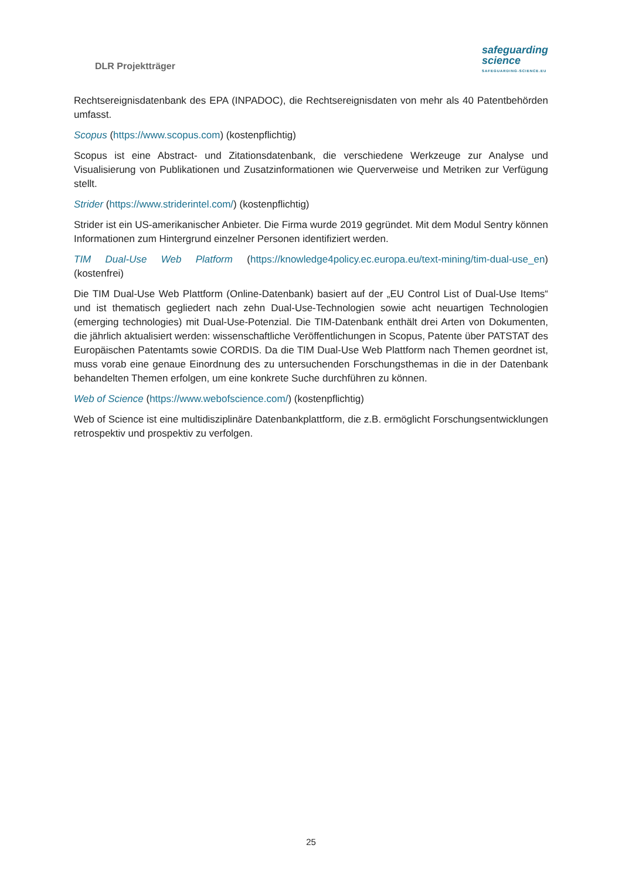DLR Projektträger
safeguarding
science
SAFEGUARDING-SCIENCE.EU
Rechtsereignisdatenbank des EPA (INPADOC), die Rechtsereignisdaten von mehr als 40 Patentbehörden umfasst.
Scopus (https://www.scopus.com) (kostenpflichtig)
Scopus ist eine Abstract- und Zitationsdatenbank, die verschiedene Werkzeuge zur Analyse und Visualisierung von Publikationen und Zusatzinformationen wie Querverweise und Metriken zur Verfügung stellt.
Strider (https://www.striderintel.com/) (kostenpflichtig)
Strider ist ein US-amerikanischer Anbieter. Die Firma wurde 2019 gegründet. Mit dem Modul Sentry können Informationen zum Hintergrund einzelner Personen identifiziert werden.
TIM Dual-Use Web Platform (https://knowledge4policy.ec.europa.eu/text-mining/tim-dual-use_en) (kostenfrei)
Die TIM Dual-Use Web Plattform (Online-Datenbank) basiert auf der „EU Control List of Dual-Use Items“ und ist thematisch gegliedert nach zehn Dual-Use-Technologien sowie acht neuartigen Technologien (emerging technologies) mit Dual-Use-Potenzial. Die TIM-Datenbank enthält drei Arten von Dokumenten, die jährlich aktualisiert werden: wissenschaftliche Veröffentlichungen in Scopus, Patente über PATSTAT des Europäischen Patentamts sowie CORDIS. Da die TIM Dual-Use Web Plattform nach Themen geordnet ist, muss vorab eine genaue Einordnung des zu untersuchenden Forschungsthemas in die in der Datenbank behandelten Themen erfolgen, um eine konkrete Suche durchführen zu können.
Web of Science (https://www.webofscience.com/) (kostenpflichtig)
Web of Science ist eine multidisziplinäre Datenbankplattform, die z.B. ermöglicht Forschungsentwicklungen retrospektiv und prospektiv zu verfolgen.
25